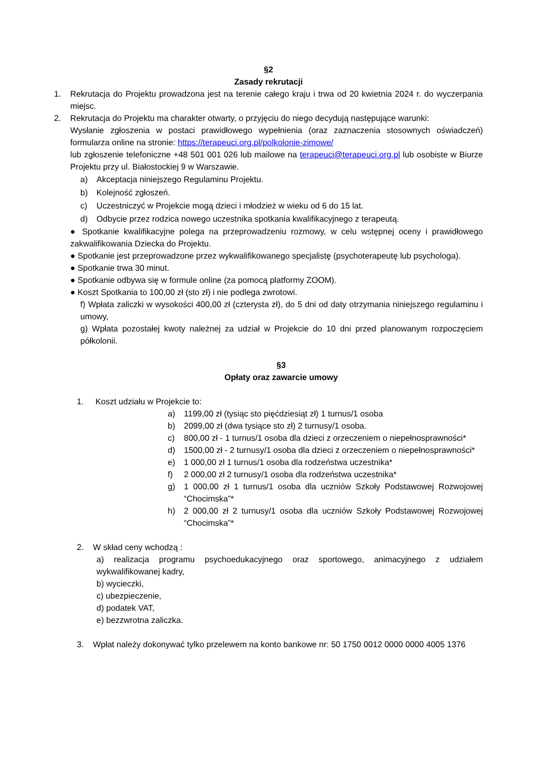§2
Zasady rekrutacji
1. Rekrutacja do Projektu prowadzona jest na terenie całego kraju i trwa od 20 kwietnia 2024 r. do wyczerpania miejsc.
2. Rekrutacja do Projektu ma charakter otwarty, o przyjęciu do niego decydują następujące warunki:
Wysłanie zgłoszenia w postaci prawidłowego wypełnienia (oraz zaznaczenia stosownych oświadczeń) formularza online na stronie: https://terapeuci.org.pl/polkolonie-zimowe/
lub zgłoszenie telefoniczne +48 501 001 026 lub mailowe na terapeuci@terapeuci.org.pl lub osobiste w Biurze Projektu przy ul. Białostockiej 9 w Warszawie.
a) Akceptacja niniejszego Regulaminu Projektu.
b) Kolejność zgłoszeń.
c) Uczestniczyć w Projekcie mogą dzieci i młodzież w wieku od 6 do 15 lat.
d) Odbycie przez rodzica nowego uczestnika spotkania kwalifikacyjnego z terapeutą.
● Spotkanie kwalifikacyjne polega na przeprowadzeniu rozmowy, w celu wstępnej oceny i prawidłowego zakwalifikowania Dziecka do Projektu.
● Spotkanie jest przeprowadzone przez wykwalifikowanego specjalistę (psychoterapeutę lub psychologa).
● Spotkanie trwa 30 minut.
● Spotkanie odbywa się w formule online (za pomocą platformy ZOOM).
● Koszt Spotkania to 100,00 zł (sto zł) i nie podlega zwrotowi.
f) Wpłata zaliczki w wysokości 400,00 zł (czterysta zł), do 5 dni od daty otrzymania niniejszego regulaminu i umowy,
g) Wpłata pozostałej kwoty należnej za udział w Projekcie do 10 dni przed planowanym rozpoczęciem półkolonii.
§3
Opłaty oraz zawarcie umowy
1. Koszt udziału w Projekcie to:
a) 1199,00 zł (tysiąc sto pięćdziesiąt zł) 1 turnus/1 osoba
b) 2099,00 zł (dwa tysiące sto zł) 2 turnusy/1 osoba.
c) 800,00 zł - 1 turnus/1 osoba dla dzieci z orzeczeniem o niepełnosprawności*
d) 1500,00 zł - 2 turnusy/1 osoba dla dzieci z orzeczeniem o niepełnosprawności*
e) 1 000,00 zł 1 turnus/1 osoba dla rodzeństwa uczestnika*
f) 2 000,00 zł 2 turnusy/1 osoba dla rodzeństwa uczestnika*
g) 1 000,00 zł 1 turnus/1 osoba dla uczniów Szkoły Podstawowej Rozwojowej “Chocimska”*
h) 2 000,00 zł 2 turnusy/1 osoba dla uczniów Szkoły Podstawowej Rozwojowej “Chocimska”*
2. W skład ceny wchodzą :
a) realizacja programu psychoedukacyjnego oraz sportowego, animacyjnego z udziałem wykwalifikowanej kadry,
b) wycieczki,
c) ubezpieczenie,
d) podatek VAT,
e) bezzwrotna zaliczka.
3. Wpłat należy dokonywać tylko przelewem na konto bankowe nr: 50 1750 0012 0000 0000 4005 1376